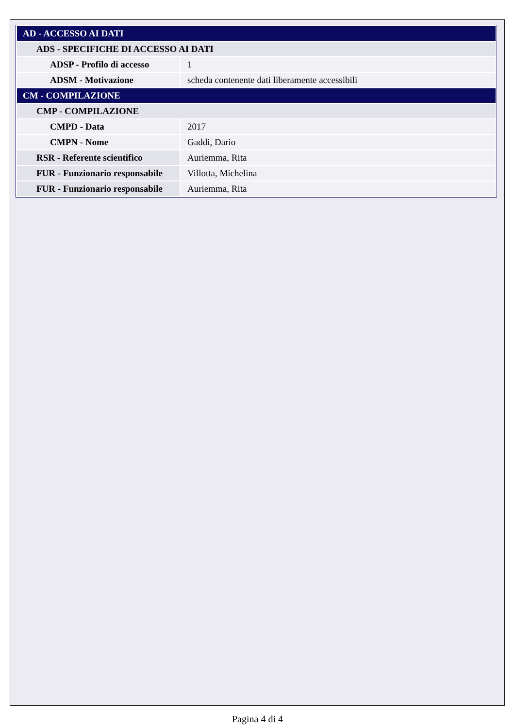| AD - ACCESSO AI DATI | |
| ADS - SPECIFICHE DI ACCESSO AI DATI | |
| ADSP - Profilo di accesso | 1 |
| ADSM - Motivazione | scheda contenente dati liberamente accessibili |
| CM - COMPILAZIONE | |
| CMP - COMPILAZIONE | |
| CMPD - Data | 2017 |
| CMPN - Nome | Gaddi, Dario |
| RSR - Referente scientifico | Auriemma, Rita |
| FUR - Funzionario responsabile | Villotta, Michelina |
| FUR - Funzionario responsabile | Auriemma, Rita |
Pagina 4 di 4